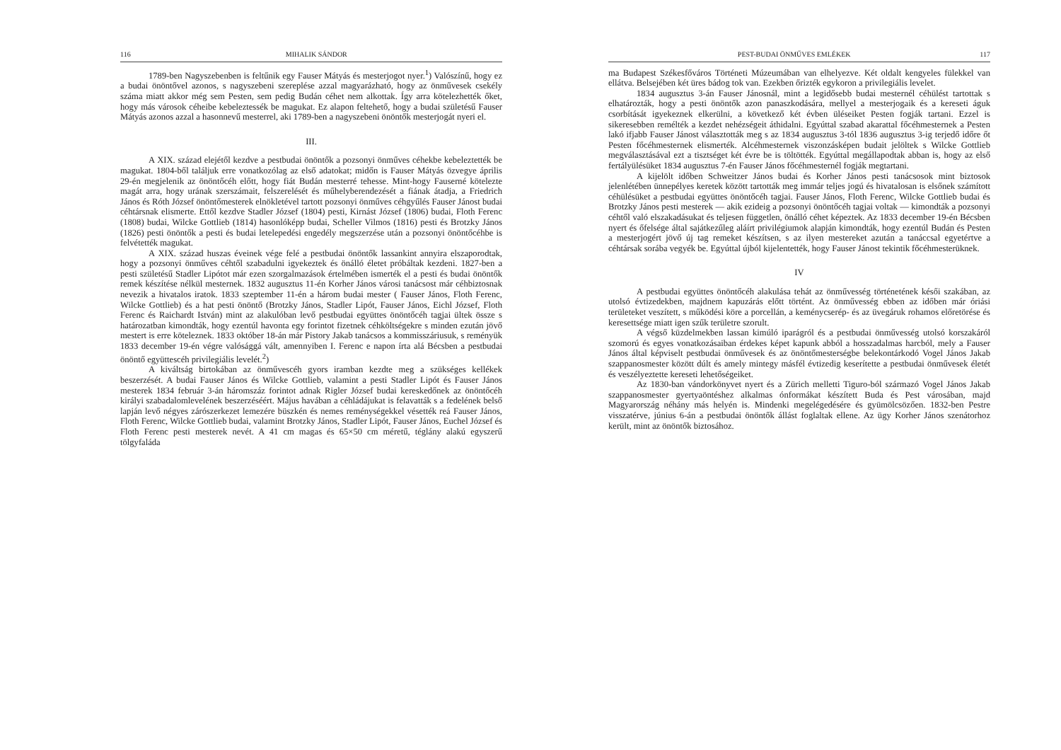116 MIHALIK SÁNDOR
1789-ben Nagyszebenben is feltűnik egy Fauser Mátyás és mesterjogot nyer.<sup>1</sup>) Valószínű, hogy ez a budai önöntővel azonos, s nagyszebeni szereplése azzal magyarázható, hogy az önművesek csekély száma miatt akkor még sem Pesten, sem pedig Budán céhet nem alkottak. Így arra kötelezhették őket, hogy más városok céheibe kebeleztessék be magukat. Ez alapon feltehető, hogy a budai születésű Fauser Mátyás azonos azzal a hasonnevű mesterrel, aki 1789-ben a nagyszebeni önöntők mesterjogát nyeri el.
III.
A XIX. század elejétől kezdve a pestbudai önöntők a pozsonyi önműves céhekbe kebeleztették be magukat. 1804-ből találjuk erre vonatkozólag az első adatokat; midőn is Fauser Mátyás özvegye április 29-én megjelenik az önöntőcéh előtt, hogy fiát Budán mesterré tehesse. Mint-hogy Fauserné kötelezte magát arra, hogy urának szerszámait, felszerelését és műhelyberendezését a fiának átadja, a Friedrich János és Róth József önöntőmesterek elnökletével tartott pozsonyi önműves céhgyűlés Fauser Jánost budai céhtársnak elismerte. Ettől kezdve Stadler József (1804) pesti, Kirnást József (1806) budai, Floth Ferenc (1808) budai, Wilcke Gottlieb (1814) hasonlóképp budai, Scheller Vilmos (1816) pesti és Brotzky János (1826) pesti önöntők a pesti és budai letelepedési engedély megszerzése után a pozsonyi önöntőcéhbe is felvétették magukat.
A XIX. század huszas éveinek vége felé a pestbudai önöntők lassankint annyira elszaporodtak, hogy a pozsonyi önműves céhtől szabadulni igyekeztek és önálló életet próbáltak kezdeni. 1827-ben a pesti születésű Stadler Lipótot már ezen szorgalmazások értelmében ismerték el a pesti és budai önöntők remek készítése nélkül mesternek. 1832 augusztus 11-én Korher János városi tanácsost már céhbiztosnak nevezik a hivatalos iratok. 1833 szeptember 11-én a három budai mester ( Fauser János, Floth Ferenc, Wilcke Gottlieb) és a hat pesti önöntő (Brotzky János, Stadler Lipót, Fauser János, Eichl József, Floth Ferenc és Raichardt István) mint az alakulóban levő pestbudai együttes önöntőcéh tagjai ültek össze s határozatban kimondták, hogy ezentúl havonta egy forintot fizetnek céhköltségekre s minden ezután jövő mestert is erre köteleznek. 1833 október 18-án már Pistory Jakab tanácsos a kommisszáriusuk, s reményük 1833 december 19-én végre valósággá vált, amennyiben I. Ferenc e napon írta alá Bécsben a pestbudai önöntő együttescéh privilegiális levelét.<sup>2</sup>)
A kiváltság birtokában az önművescéh gyors iramban kezdte meg a szükséges kellékek beszerzését. A budai Fauser János és Wilcke Gottlieb, valamint a pesti Stadler Lipót és Fauser János mesterek 1834 február 3-án háromszáz forintot adnak Rigler József budai kereskedőnek az önöntőcéh királyi szabadalomlevelének beszerzéséért. Május havában a céhládájukat is felavatták s a fedelének belső lapján levő négyes zárószerkezet lemezére büszkén és nemes reménységekkel vésették reá Fauser János, Floth Ferenc, Wilcke Gottlieb budai, valamint Brotzky János, Stadler Lipót, Fauser János, Euchel József és Floth Ferenc pesti mesterek nevét. A 41 cm magas és 65×50 cm méretű, téglány alakú egyszerű tölgyfaláda
PEST-BUDAI ÖNMŰVES EMLÉKEK 117
ma Budapest Székesfőváros Történeti Múzeumában van elhelyezve. Két oldalt kengyeles fülekkel van ellátva. Belsejében két üres bádog tok van. Ezekben őrizték egykoron a privilegiális levelet.
1834 augusztus 3-án Fauser Jánosnál, mint a legidősebb budai mesternél céhülést tartottak s elhatározták, hogy a pesti önöntők azon panaszkodására, mellyel a mesterjogaik és a kereseti águk csorbítását igyekeznek elkerülni, a következő két évben üléseiket Pesten fogják tartani. Ezzel is sikeresebben remélték a kezdet nehézségeit áthidalni. Egyúttal szabad akarattal főcéhmesternek a Pesten lakó ifjabb Fauser Jánost választották meg s az 1834 augusztus 3-tól 1836 augusztus 3-ig terjedő időre őt Pesten főcéhmesternek elismerték. Alcéhmesternek viszonzásképen budait jelöltek s Wilcke Gottlieb megválasztásával ezt a tisztséget két évre be is töltötték. Egyúttal megállapodtak abban is, hogy az első fertályülésüket 1834 augusztus 7-én Fauser János főcéhmesternél fogják megtartani.
A kijelölt időben Schweitzer János budai és Korher János pesti tanácsosok mint biztosok jelenlétében ünnepélyes keretek között tartották meg immár teljes jogú és hivatalosan is elsőnek számított céhülésüket a pestbudai együttes önöntőcéh tagjai. Fauser János, Floth Ferenc, Wilcke Gottlieb budai és Brotzky János pesti mesterek — akik ezideig a pozsonyi önöntőcéh tagjai voltak — kimondták a pozsonyi céhtől való elszakadásukat és teljesen független, önálló céhet képeztek. Az 1833 december 19-én Bécsben nyert és őfelsége által sajátkezűleg aláírt privilégiumok alapján kimondták, hogy ezentúl Budán és Pesten a mesterjogért jövő új tag remeket készítsen, s az ilyen mestereket azután a tanáccsal egyetértve a céhtársak sorába vegyék be. Egyúttal újból kijelentették, hogy Fauser Jánost tekintik főcéhmesterüknek.
IV
A pestbudai együttes önöntőcéh alakulása tehát az önművesség történetének késői szakában, az utolsó évtizedekben, majdnem kapuzárás előtt történt. Az önművesség ebben az időben már óriási területeket veszített, s működési köre a porcellán, a keménycserép- és az üvegáruk rohamos előretörése és keresettsége miatt igen szűk területre szorult.
A végső küzdelmekben lassan kimúló iparágról és a pestbudai önművesség utolsó korszakáról szomorú és egyes vonatkozásaiban érdekes képet kapunk abból a hosszadalmas harcból, mely a Fauser János által képviselt pestbudai önművesek és az önöntőmesterségbe belekontárkodó Vogel János Jakab szappanosmester között dúlt és amely mintegy másfél évtizedig keserítette a pestbudai önművesek életét és veszélyeztette kereseti lehetőségeiket.
Az 1830-ban vándorkönyvet nyert és a Zürich melletti Tiguro-ból származó Vogel János Jakab szappanosmester gyertyaöntéshez alkalmas ónformákat készített Buda és Pest városában, majd Magyarország néhány más helyén is. Mindenki megelégedésére és gyümölcsözően. 1832-ben Pestre visszatérve, június 6-án a pestbudai önöntők állást foglaltak ellene. Az ügy Korher János szenátorhoz került, mint az önöntők biztosához.